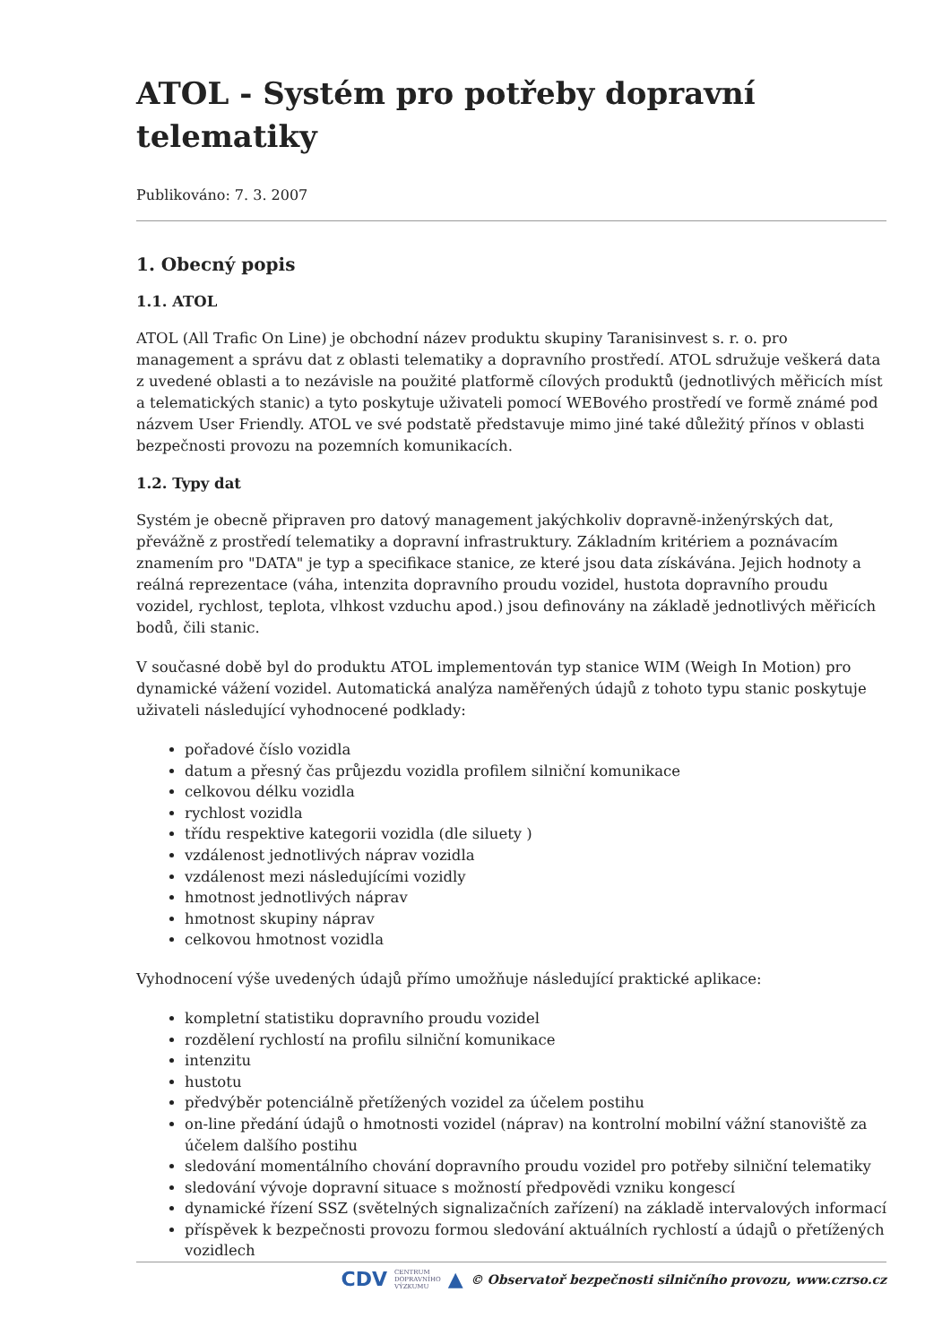ATOL - Systém pro potřeby dopravní telematiky
Publikováno: 7. 3. 2007
1. Obecný popis
1.1. ATOL
ATOL (All Trafic On Line) je obchodní název produktu skupiny Taranisinvest s. r. o. pro management a správu dat z oblasti telematiky a dopravního prostředí. ATOL sdružuje veškerá data z uvedené oblasti a to nezávisle na použité platformě cílových produktů (jednotlivých měřicích míst a telematických stanic) a tyto poskytuje uživateli pomocí WEBového prostředí ve formě známé pod názvem User Friendly. ATOL ve své podstatě představuje mimo jiné také důležitý přínos v oblasti bezpečnosti provozu na pozemních komunikacích.
1.2. Typy dat
Systém je obecně připraven pro datový management jakýchkoliv dopravně-inženýrských dat, převážně z prostředí telematiky a dopravní infrastruktury. Základním kritériem a poznávacím znamením pro "DATA" je typ a specifikace stanice, ze které jsou data získávána. Jejich hodnoty a reálná reprezentace (váha, intenzita dopravního proudu vozidel, hustota dopravního proudu vozidel, rychlost, teplota, vlhkost vzduchu apod.) jsou definovány na základě jednotlivých měřicích bodů, čili stanic.
V současné době byl do produktu ATOL implementován typ stanice WIM (Weigh In Motion) pro dynamické vážení vozidel. Automatická analýza naměřených údajů z tohoto typu stanic poskytuje uživateli následující vyhodnocené podklady:
pořadové číslo vozidla
datum a přesný čas průjezdu vozidla profilem silniční komunikace
celkovou délku vozidla
rychlost vozidla
třídu respektive kategorii vozidla (dle siluety )
vzdálenost jednotlivých náprav vozidla
vzdálenost mezi následujícími vozidly
hmotnost jednotlivých náprav
hmotnost skupiny náprav
celkovou hmotnost vozidla
Vyhodnocení výše uvedených údajů přímo umožňuje následující praktické aplikace:
kompletní statistiku dopravního proudu vozidel
rozdělení rychlostí na profilu silniční komunikace
intenzitu
hustotu
předvýběr potenciálně přetížených vozidel za účelem postihu
on-line předání údajů o hmotnosti vozidel (náprav) na kontrolní mobilní vážní stanoviště za účelem dalšího postihu
sledování momentálního chování dopravního proudu vozidel pro potřeby silniční telematiky
sledování vývoje dopravní situace s možností předpovědi vzniku kongescí
dynamické řízení SSZ (světelných signalizačních zařízení) na základě intervalových informací
příspěvek k bezpečnosti provozu formou sledování aktuálních rychlostí a údajů o přetížených vozidlech
CDV CENTRUM
DOPRAVNÍHO
VÝZKUMU ▲ © Observatoř bezpečnosti silničního provozu, www.czrso.cz